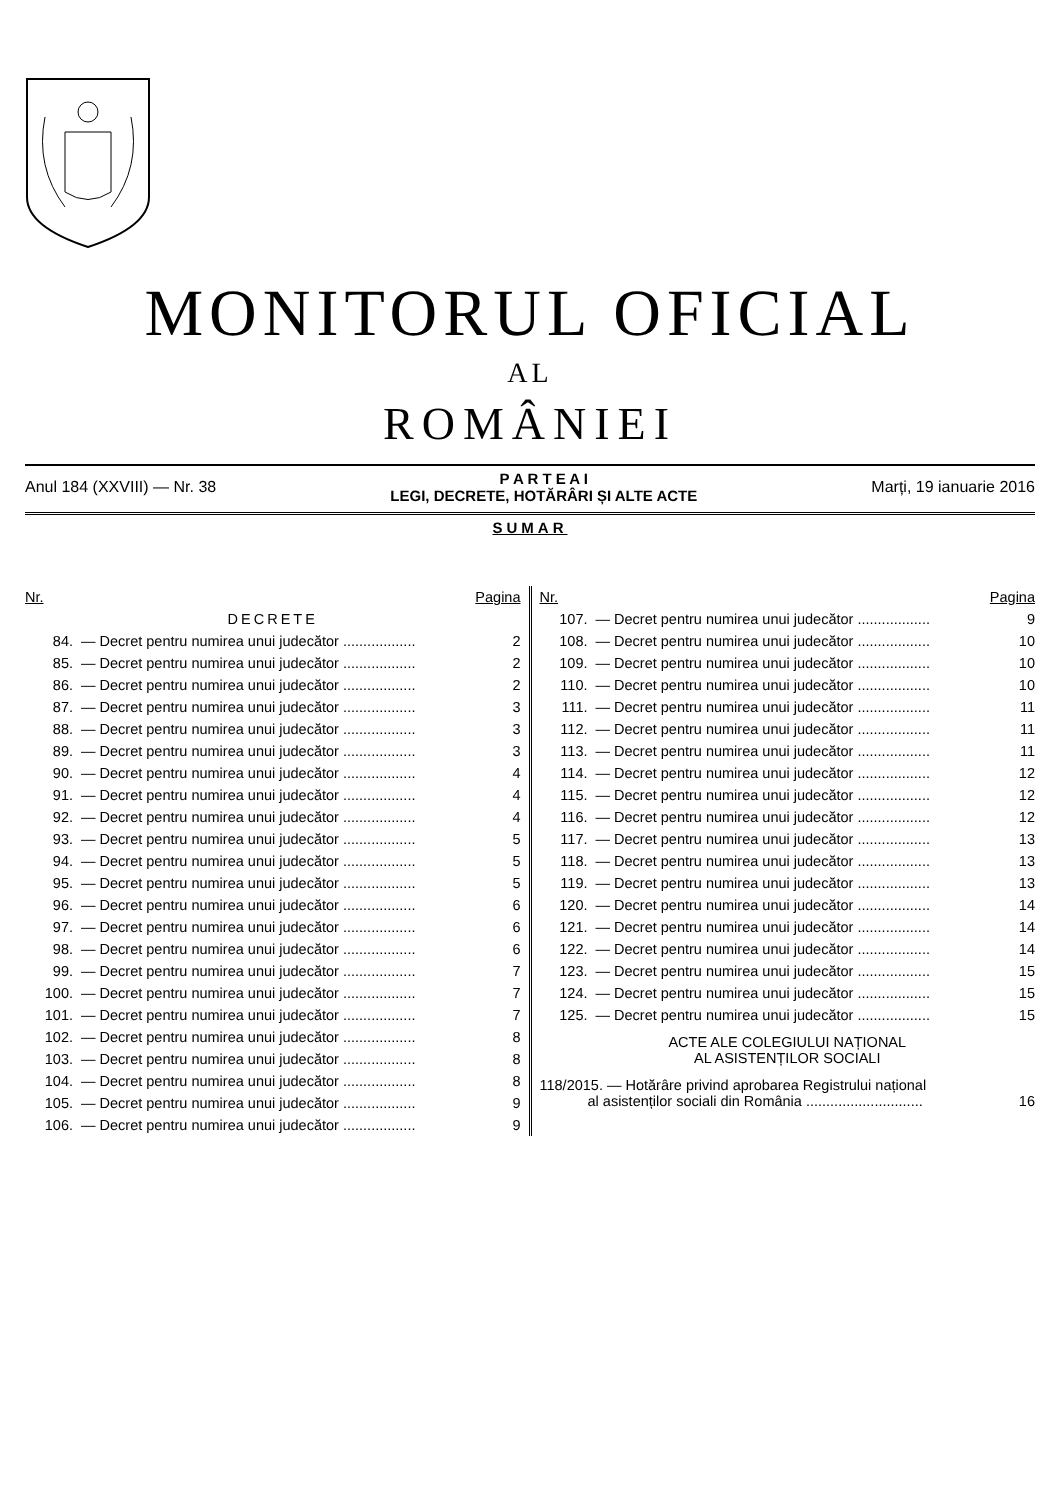MONITORUL OFICIAL
AL
ROMÂNIEI
Anul 184 (XXVIII) — Nr. 38 P A R T E A I
LEGI, DECRETE, HOTĂRÂRI ȘI ALTE ACTE Marți, 19 ianuarie 2016
SUMAR
| Nr. | | Pagina |
| --- | --- | --- |
| DECRETE | | |
| 84. | — Decret pentru numirea unui judecător .................. | 2 |
| 85. | — Decret pentru numirea unui judecător .................. | 2 |
| 86. | — Decret pentru numirea unui judecător .................. | 2 |
| 87. | — Decret pentru numirea unui judecător .................. | 3 |
| 88. | — Decret pentru numirea unui judecător .................. | 3 |
| 89. | — Decret pentru numirea unui judecător .................. | 3 |
| 90. | — Decret pentru numirea unui judecător .................. | 4 |
| 91. | — Decret pentru numirea unui judecător .................. | 4 |
| 92. | — Decret pentru numirea unui judecător .................. | 4 |
| 93. | — Decret pentru numirea unui judecător .................. | 5 |
| 94. | — Decret pentru numirea unui judecător .................. | 5 |
| 95. | — Decret pentru numirea unui judecător .................. | 5 |
| 96. | — Decret pentru numirea unui judecător .................. | 6 |
| 97. | — Decret pentru numirea unui judecător .................. | 6 |
| 98. | — Decret pentru numirea unui judecător .................. | 6 |
| 99. | — Decret pentru numirea unui judecător .................. | 7 |
| 100. | — Decret pentru numirea unui judecător .................. | 7 |
| 101. | — Decret pentru numirea unui judecător .................. | 7 |
| 102. | — Decret pentru numirea unui judecător .................. | 8 |
| 103. | — Decret pentru numirea unui judecător .................. | 8 |
| 104. | — Decret pentru numirea unui judecător .................. | 8 |
| 105. | — Decret pentru numirea unui judecător .................. | 9 |
| 106. | — Decret pentru numirea unui judecător .................. | 9 |
| Nr. | | Pagina |
| --- | --- | --- |
| 107. | — Decret pentru numirea unui judecător .................. | 9 |
| 108. | — Decret pentru numirea unui judecător .................. | 10 |
| 109. | — Decret pentru numirea unui judecător .................. | 10 |
| 110. | — Decret pentru numirea unui judecător .................. | 10 |
| 111. | — Decret pentru numirea unui judecător .................. | 11 |
| 112. | — Decret pentru numirea unui judecător .................. | 11 |
| 113. | — Decret pentru numirea unui judecător .................. | 11 |
| 114. | — Decret pentru numirea unui judecător .................. | 12 |
| 115. | — Decret pentru numirea unui judecător .................. | 12 |
| 116. | — Decret pentru numirea unui judecător .................. | 12 |
| 117. | — Decret pentru numirea unui judecător .................. | 13 |
| 118. | — Decret pentru numirea unui judecător .................. | 13 |
| 119. | — Decret pentru numirea unui judecător .................. | 13 |
| 120. | — Decret pentru numirea unui judecător .................. | 14 |
| 121. | — Decret pentru numirea unui judecător .................. | 14 |
| 122. | — Decret pentru numirea unui judecător .................. | 14 |
| 123. | — Decret pentru numirea unui judecător .................. | 15 |
| 124. | — Decret pentru numirea unui judecător .................. | 15 |
| 125. | — Decret pentru numirea unui judecător .................. | 15 |
| ACTE ALE COLEGIULUI NAȚIONAL AL ASISTENȚILOR SOCIALI | | |
| 118/2015. — Hotărâre privind aprobarea Registrului național al asistenților sociali din România ............................. | | 16 |